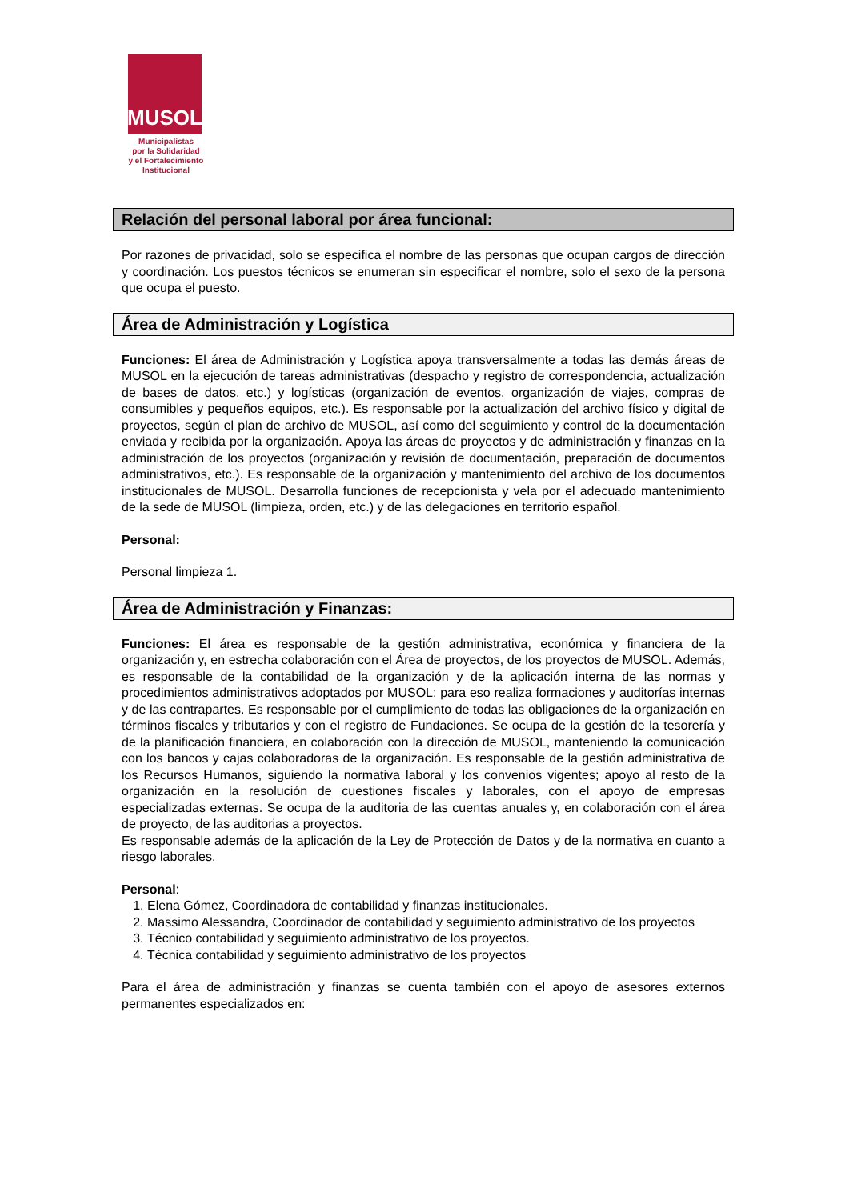MUSOL
Municipalistas
por la Solidaridad
y el Fortalecimiento
Institucional
Relación del personal laboral por área funcional:
Por razones de privacidad, solo se especifica el nombre de las personas que ocupan cargos de dirección y coordinación. Los puestos técnicos se enumeran sin especificar el nombre, solo el sexo de la persona que ocupa el puesto.
Área de Administración y Logística
Funciones: El área de Administración y Logística apoya transversalmente a todas las demás áreas de MUSOL en la ejecución de tareas administrativas (despacho y registro de correspondencia, actualización de bases de datos, etc.) y logísticas (organización de eventos, organización de viajes, compras de consumibles y pequeños equipos, etc.). Es responsable por la actualización del archivo físico y digital de proyectos, según el plan de archivo de MUSOL, así como del seguimiento y control de la documentación enviada y recibida por la organización. Apoya las áreas de proyectos y de administración y finanzas en la administración de los proyectos (organización y revisión de documentación, preparación de documentos administrativos, etc.). Es responsable de la organización y mantenimiento del archivo de los documentos institucionales de MUSOL. Desarrolla funciones de recepcionista y vela por el adecuado mantenimiento de la sede de MUSOL (limpieza, orden, etc.) y de las delegaciones en territorio español.
Personal:
Personal limpieza 1.
Área de Administración y Finanzas:
Funciones: El área es responsable de la gestión administrativa, económica y financiera de la organización y, en estrecha colaboración con el Área de proyectos, de los proyectos de MUSOL. Además, es responsable de la contabilidad de la organización y de la aplicación interna de las normas y procedimientos administrativos adoptados por MUSOL; para eso realiza formaciones y auditorías internas y de las contrapartes. Es responsable por el cumplimiento de todas las obligaciones de la organización en términos fiscales y tributarios y con el registro de Fundaciones. Se ocupa de la gestión de la tesorería y de la planificación financiera, en colaboración con la dirección de MUSOL, manteniendo la comunicación con los bancos y cajas colaboradoras de la organización. Es responsable de la gestión administrativa de los Recursos Humanos, siguiendo la normativa laboral y los convenios vigentes; apoyo al resto de la organización en la resolución de cuestiones fiscales y laborales, con el apoyo de empresas especializadas externas. Se ocupa de la auditoria de las cuentas anuales y, en colaboración con el área de proyecto, de las auditorias a proyectos.
Es responsable además de la aplicación de la Ley de Protección de Datos y de la normativa en cuanto a riesgo laborales.
Personal:
1. Elena Gómez, Coordinadora de contabilidad y finanzas institucionales.
2. Massimo Alessandra, Coordinador de contabilidad y seguimiento administrativo de los proyectos
3. Técnico contabilidad y seguimiento administrativo de los proyectos.
4. Técnica contabilidad y seguimiento administrativo de los proyectos
Para el área de administración y finanzas se cuenta también con el apoyo de asesores externos permanentes especializados en: